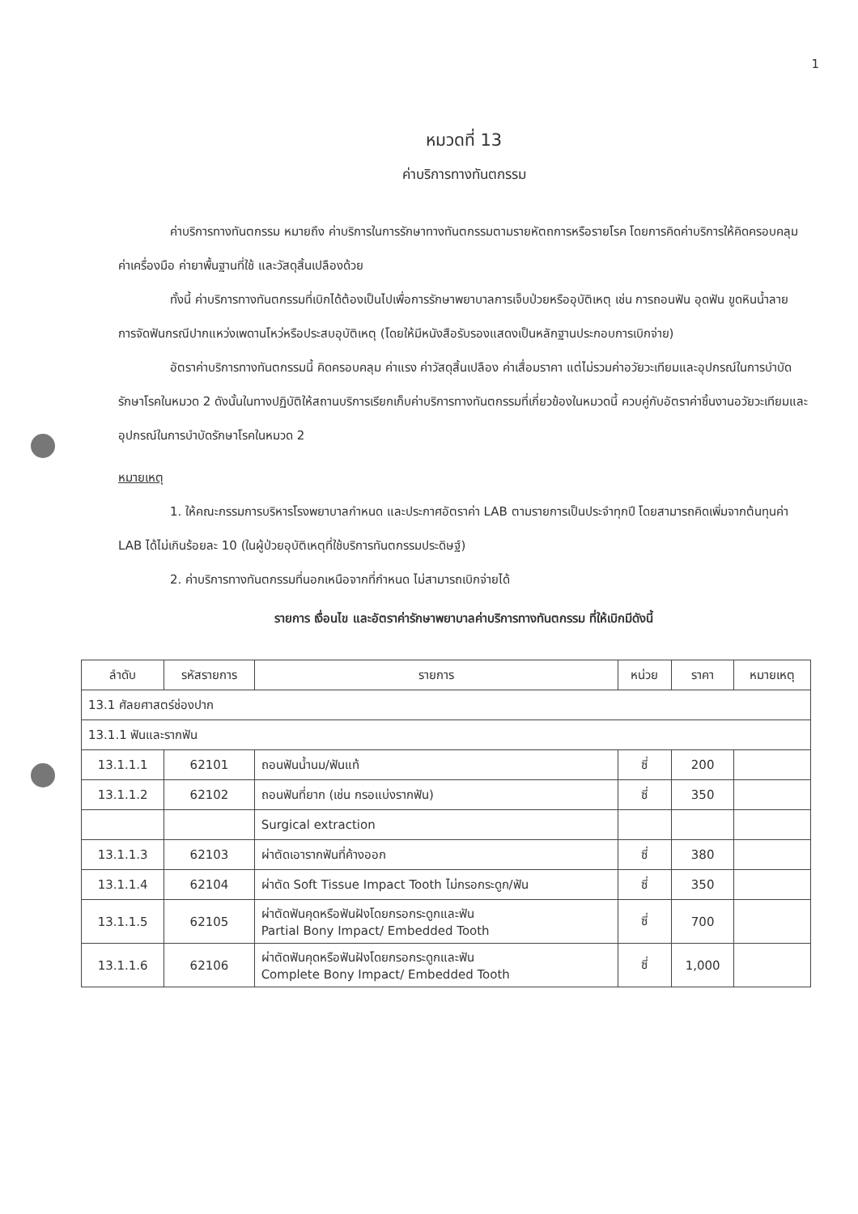1
หมวดที่ 13
ค่าบริการทางทันตกรรม
ค่าบริการทางทันตกรรม หมายถึง ค่าบริการในการรักษาทางทันตกรรมตามรายหัตถการหรือรายโรค โดยการคิดค่าบริการให้คิดครอบคลุม ค่าเครื่องมือ ค่ายาพื้นฐานที่ใช้ และวัสดุสิ้นเปลืองด้วย
ทั้งนี้ ค่าบริการทางทันตกรรมที่เบิกได้ต้องเป็นไปเพื่อการรักษาพยาบาลการเจ็บป่วยหรืออุบัติเหตุ เช่น การถอนฟัน อุดฟัน ขูดหินน้ำลาย การจัดฟันกรณีปากแหว่งเพดานโหว่หรือประสบอุบัติเหตุ (โดยให้มีหนังสือรับรองแสดงเป็นหลักฐานประกอบการเบิกจ่าย)
อัตราค่าบริการทางทันตกรรมนี้ คิดครอบคลุม ค่าแรง ค่าวัสดุสิ้นเปลือง ค่าเสื่อมราคา แต่ไม่รวมค่าอวัยวะเทียมและอุปกรณ์ในการบำบัดรักษาโรคในหมวด 2 ดังนั้นในทางปฏิบัติให้สถานบริการเรียกเก็บค่าบริการทางทันตกรรมที่เกี่ยวข้องในหมวดนี้ ควบคู่กับอัตราค่าชิ้นงานอวัยวะเทียมและอุปกรณ์ในการบำบัดรักษาโรคในหมวด 2
หมายเหตุ
1. ให้คณะกรรมการบริหารโรงพยาบาลกำหนด และประกาศอัตราค่า LAB ตามรายการเป็นประจำทุกปี โดยสามารถคิดเพิ่มจากต้นทุนค่า LAB ได้ไม่เกินร้อยละ 10 (ในผู้ป่วยอุบัติเหตุที่ใช้บริการทันตกรรมประดิษฐ์)
2. ค่าบริการทางทันตกรรมที่นอกเหนือจากที่กำหนด ไม่สามารถเบิกจ่ายได้
รายการ เงื่อนไข และอัตราค่ารักษาพยาบาลค่าบริการทางทันตกรรม ที่ให้เบิกมีดังนี้
| ลำดับ | รหัสรายการ | รายการ | หน่วย | ราคา | หมายเหตุ |
| --- | --- | --- | --- | --- | --- |
| 13.1 ศัลยศาสตร์ช่องปาก | | | | | |
| 13.1.1 ฟันและรากฟัน | | | | | |
| 13.1.1.1 | 62101 | ถอนฟันน้ำนม/ฟันแท้ | ซี่ | 200 | |
| 13.1.1.2 | 62102 | ถอนฟันที่ยาก (เช่น กรอแบ่งรากฟัน) | ซี่ | 350 | |
| | | Surgical extraction | | | |
| 13.1.1.3 | 62103 | ผ่าตัดเอารากฟันที่ค้างออก | ซี่ | 380 | |
| 13.1.1.4 | 62104 | ผ่าตัด Soft Tissue Impact Tooth ไม่กรอกระดูก/ฟัน | ซี่ | 350 | |
| 13.1.1.5 | 62105 | ผ่าตัดฟันคุดหรือฟันฝังโดยกรอกระดูกและฟัน Partial Bony Impact/ Embedded Tooth | ซี่ | 700 | |
| 13.1.1.6 | 62106 | ผ่าตัดฟันคุดหรือฟันฝังโดยกรอกระดูกและฟัน Complete Bony Impact/ Embedded Tooth | ซี่ | 1,000 | |